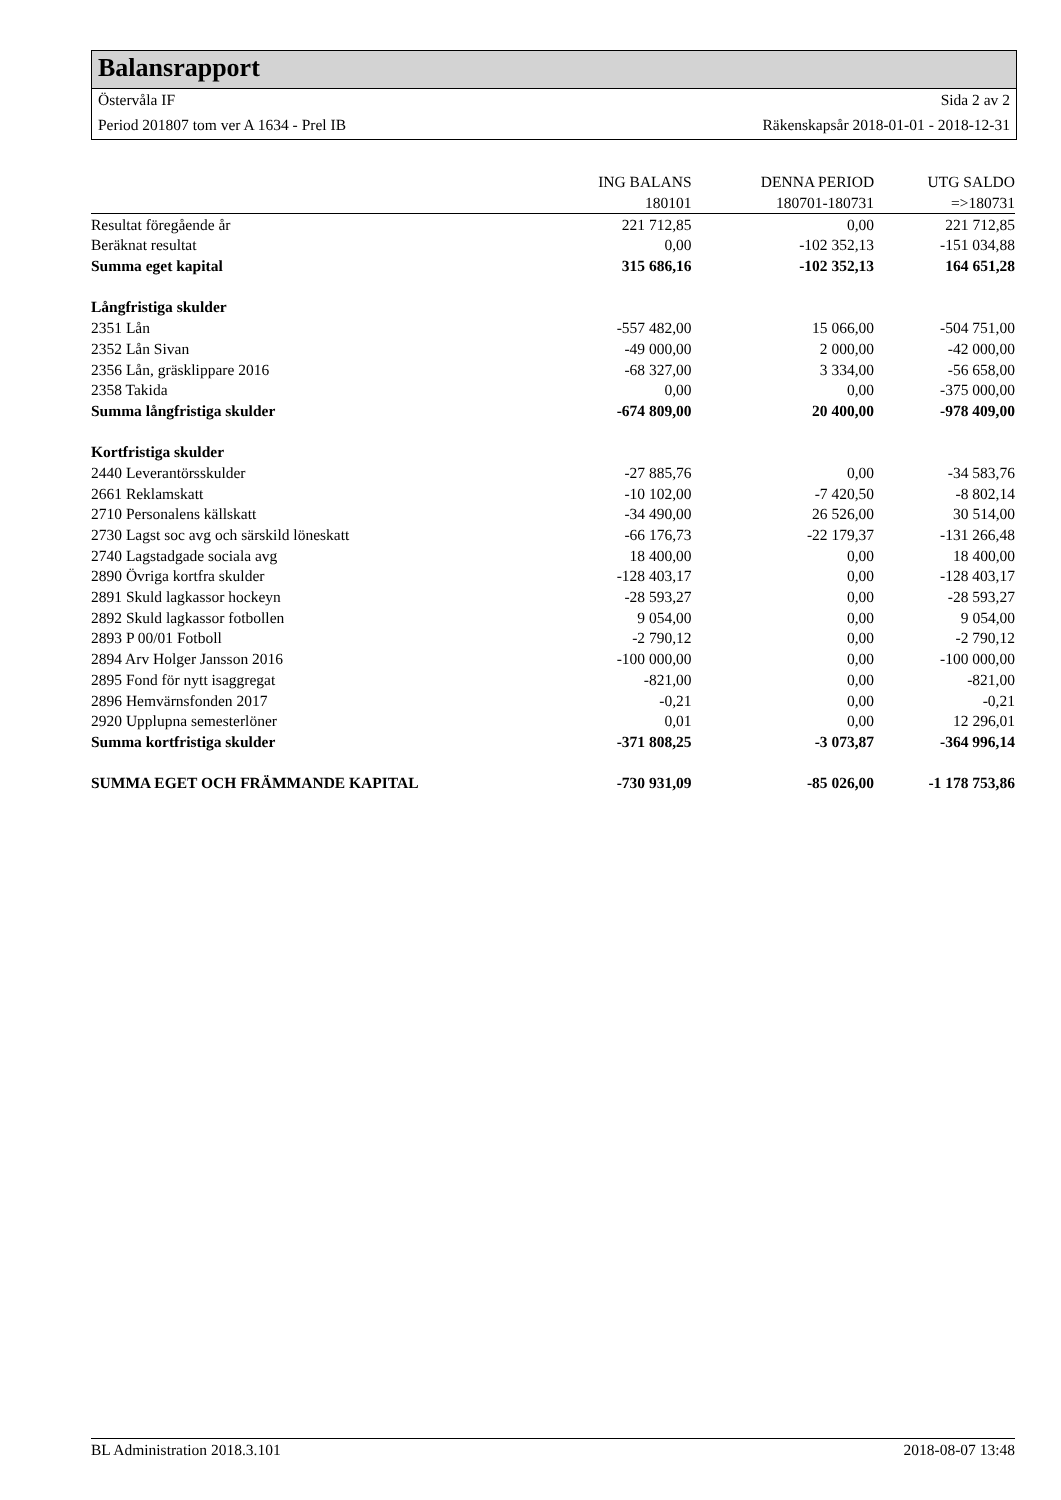Balansrapport
Östervåla IF Sida 2 av 2
Period 201807 tom ver A 1634 - Prel IB Räkenskapsår 2018-01-01 - 2018-12-31
| | ING BALANS | DENNA PERIOD | UTG SALDO |
| --- | --- | --- | --- |
| | 180101 | 180701-180731 | =>180731 |
| Resultat föregående år | 221 712,85 | 0,00 | 221 712,85 |
| Beräknat resultat | 0,00 | -102 352,13 | -151 034,88 |
| Summa eget kapital | 315 686,16 | -102 352,13 | 164 651,28 |
| Långfristiga skulder | | | |
| 2351 Lån | -557 482,00 | 15 066,00 | -504 751,00 |
| 2352 Lån Sivan | -49 000,00 | 2 000,00 | -42 000,00 |
| 2356 Lån, gräsklippare 2016 | -68 327,00 | 3 334,00 | -56 658,00 |
| 2358 Takida | 0,00 | 0,00 | -375 000,00 |
| Summa långfristiga skulder | -674 809,00 | 20 400,00 | -978 409,00 |
| Kortfristiga skulder | | | |
| 2440 Leverantörsskulder | -27 885,76 | 0,00 | -34 583,76 |
| 2661 Reklamskatt | -10 102,00 | -7 420,50 | -8 802,14 |
| 2710 Personalens källskatt | -34 490,00 | 26 526,00 | 30 514,00 |
| 2730 Lagst soc avg och särskild löneskatt | -66 176,73 | -22 179,37 | -131 266,48 |
| 2740 Lagstadgade sociala avg | 18 400,00 | 0,00 | 18 400,00 |
| 2890 Övriga kortfra skulder | -128 403,17 | 0,00 | -128 403,17 |
| 2891 Skuld lagkassor hockeyn | -28 593,27 | 0,00 | -28 593,27 |
| 2892 Skuld lagkassor fotbollen | 9 054,00 | 0,00 | 9 054,00 |
| 2893 P 00/01 Fotboll | -2 790,12 | 0,00 | -2 790,12 |
| 2894 Arv Holger Jansson 2016 | -100 000,00 | 0,00 | -100 000,00 |
| 2895 Fond för nytt isaggregat | -821,00 | 0,00 | -821,00 |
| 2896 Hemvärnsfonden 2017 | -0,21 | 0,00 | -0,21 |
| 2920 Upplupna semesterlöner | 0,01 | 0,00 | 12 296,01 |
| Summa kortfristiga skulder | -371 808,25 | -3 073,87 | -364 996,14 |
| SUMMA EGET OCH FRÄMMANDE KAPITAL | -730 931,09 | -85 026,00 | -1 178 753,86 |
BL Administration 2018.3.101 2018-08-07 13:48